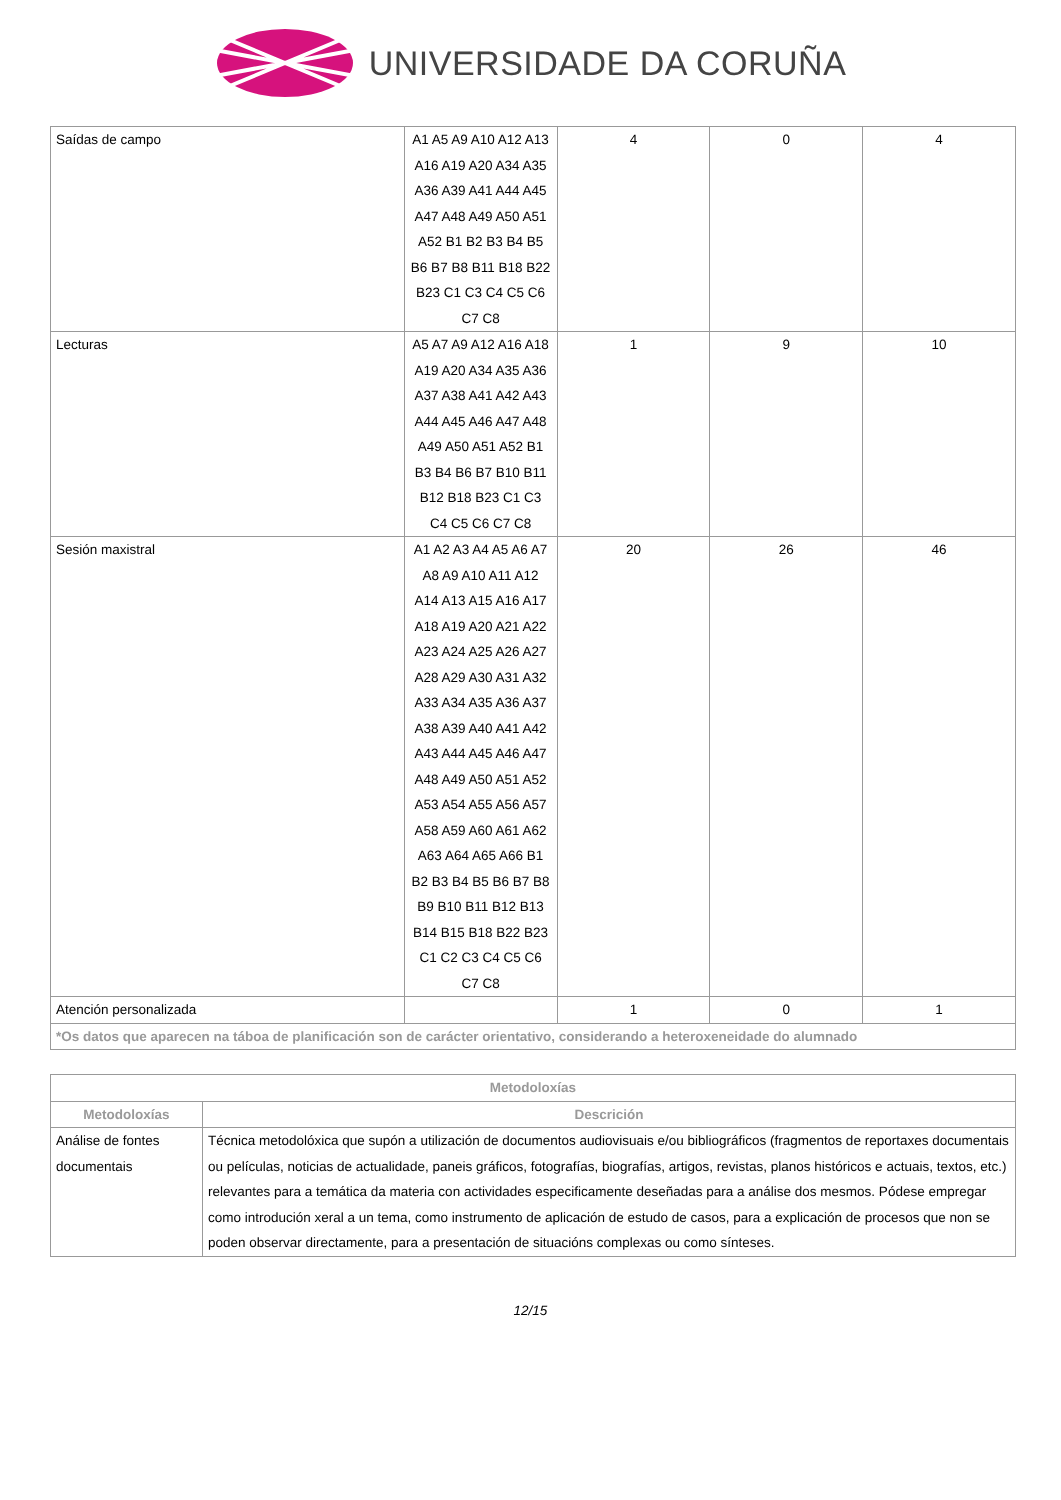UNIVERSIDADE DA CORUÑA
| Saídas de campo | A1 A5 A9 A10 A12 A13 A16 A19 A20 A34 A35 A36 A39 A41 A44 A45 A47 A48 A49 A50 A51 A52 B1 B2 B3 B4 B5 B6 B7 B8 B11 B18 B22 B23 C1 C3 C4 C5 C6 C7 C8 | 4 | 0 | 4 |
| Lecturas | A5 A7 A9 A12 A16 A18 A19 A20 A34 A35 A36 A37 A38 A41 A42 A43 A44 A45 A46 A47 A48 A49 A50 A51 A52 B1 B3 B4 B6 B7 B10 B11 B12 B18 B23 C1 C3 C4 C5 C6 C7 C8 | 1 | 9 | 10 |
| Sesión maxistral | A1 A2 A3 A4 A5 A6 A7 A8 A9 A10 A11 A12 A14 A13 A15 A16 A17 A18 A19 A20 A21 A22 A23 A24 A25 A26 A27 A28 A29 A30 A31 A32 A33 A34 A35 A36 A37 A38 A39 A40 A41 A42 A43 A44 A45 A46 A47 A48 A49 A50 A51 A52 A53 A54 A55 A56 A57 A58 A59 A60 A61 A62 A63 A64 A65 A66 B1 B2 B3 B4 B5 B6 B7 B8 B9 B10 B11 B12 B13 B14 B15 B18 B22 B23 C1 C2 C3 C4 C5 C6 C7 C8 | 20 | 26 | 46 |
| Atención personalizada | | 1 | 0 | 1 |
| *Os datos que aparecen na táboa de planificación son de carácter orientativo, considerando a heteroxeneidade do alumnado | | | | |
| Metodoloxías | |
| --- | --- |
| Metodoloxías | Descrición |
| Análise de fontes documentais | Técnica metodolóxica que supón a utilización de documentos audiovisuais e/ou bibliográficos (fragmentos de reportaxes documentais ou películas, noticias de actualidade, paneis gráficos, fotografías, biografías, artigos, revistas, planos históricos e actuais, textos, etc.) relevantes para a temática da materia con actividades especificamente deseñadas para a análise dos mesmos. Pódese empregar como introdución xeral a un tema, como instrumento de aplicación de estudo de casos, para a explicación de procesos que non se poden observar directamente, para a presentación de situacións complexas ou como sínteses. |
12/15